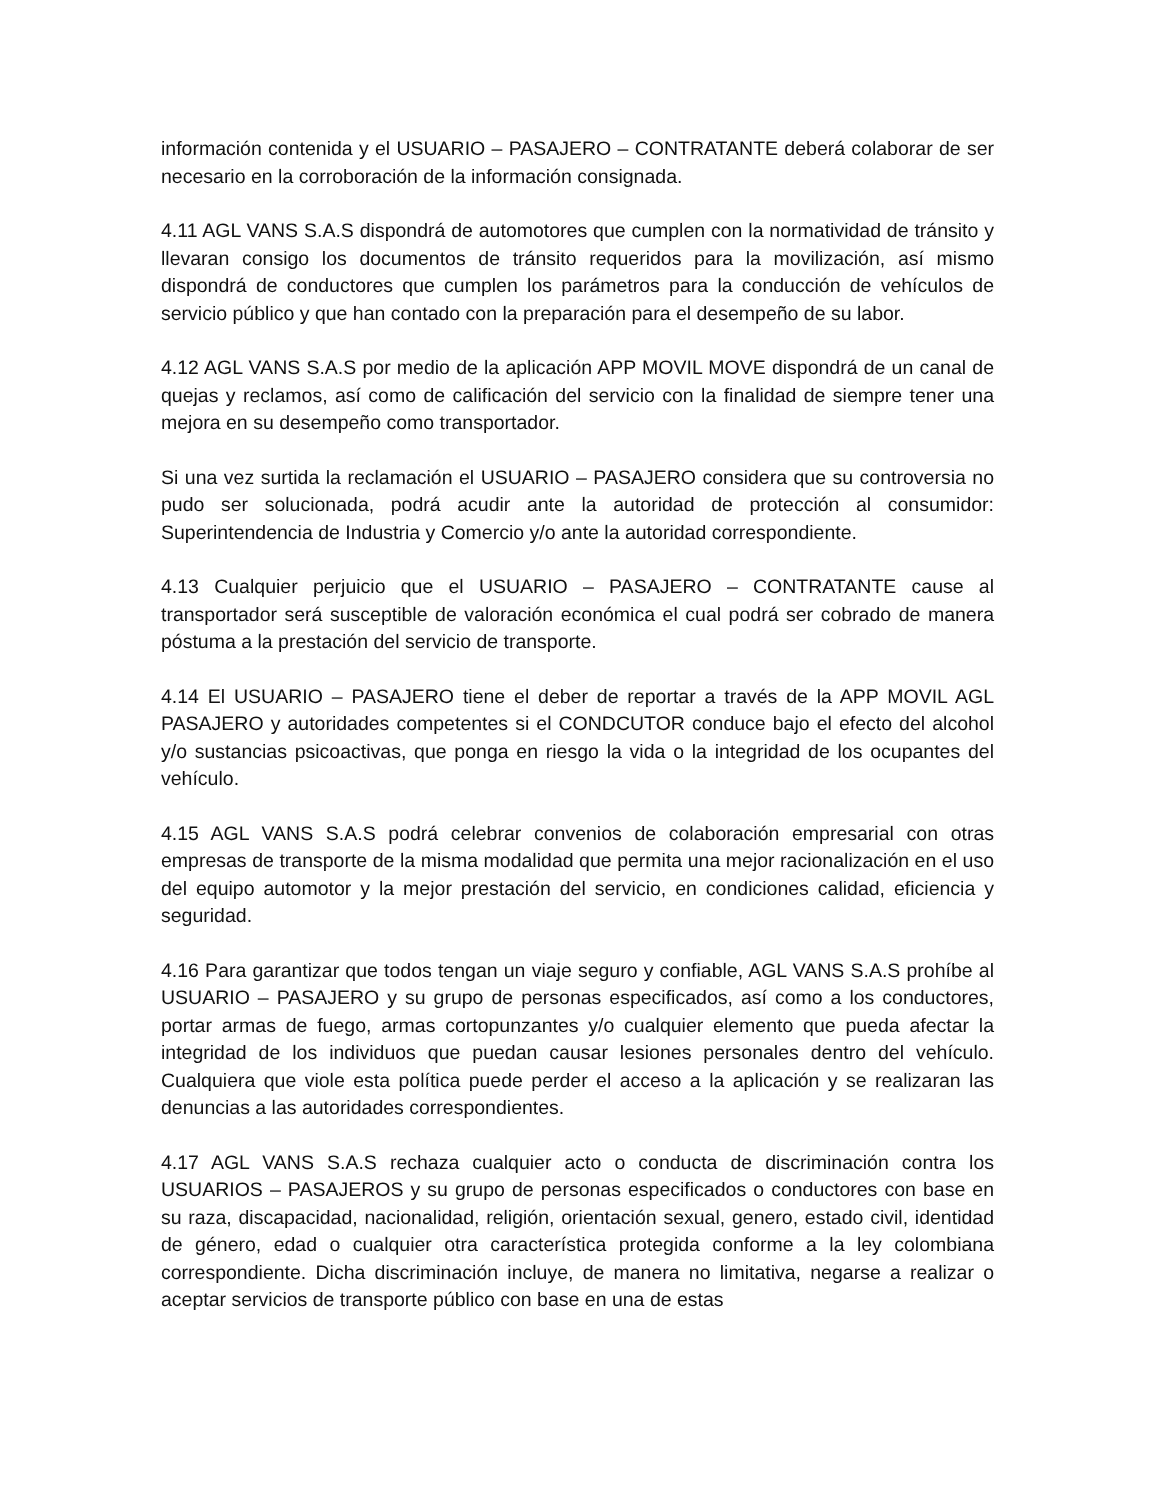información contenida y el USUARIO – PASAJERO – CONTRATANTE deberá colaborar de ser necesario en la corroboración de la información consignada.
4.11 AGL VANS S.A.S dispondrá de automotores que cumplen con la normatividad de tránsito y llevaran consigo los documentos de tránsito requeridos para la movilización, así mismo dispondrá de conductores que cumplen los parámetros para la conducción de vehículos de servicio público y que han contado con la preparación para el desempeño de su labor.
4.12 AGL VANS S.A.S por medio de la aplicación APP MOVIL MOVE dispondrá de un canal de quejas y reclamos, así como de calificación del servicio con la finalidad de siempre tener una mejora en su desempeño como transportador.
Si una vez surtida la reclamación el USUARIO – PASAJERO considera que su controversia no pudo ser solucionada, podrá acudir ante la autoridad de protección al consumidor: Superintendencia de Industria y Comercio y/o ante la autoridad correspondiente.
4.13 Cualquier perjuicio que el USUARIO – PASAJERO – CONTRATANTE cause al transportador será susceptible de valoración económica el cual podrá ser cobrado de manera póstuma a la prestación del servicio de transporte.
4.14 El USUARIO – PASAJERO tiene el deber de reportar a través de la APP MOVIL AGL PASAJERO y autoridades competentes si el CONDCUTOR conduce bajo el efecto del alcohol y/o sustancias psicoactivas, que ponga en riesgo la vida o la integridad de los ocupantes del vehículo.
4.15 AGL VANS S.A.S podrá celebrar convenios de colaboración empresarial con otras empresas de transporte de la misma modalidad que permita una mejor racionalización en el uso del equipo automotor y la mejor prestación del servicio, en condiciones calidad, eficiencia y seguridad.
4.16 Para garantizar que todos tengan un viaje seguro y confiable, AGL VANS S.A.S prohíbe al USUARIO – PASAJERO y su grupo de personas especificados, así como a los conductores, portar armas de fuego, armas cortopunzantes y/o cualquier elemento que pueda afectar la integridad de los individuos que puedan causar lesiones personales dentro del vehículo. Cualquiera que viole esta política puede perder el acceso a la aplicación y se realizaran las denuncias a las autoridades correspondientes.
4.17 AGL VANS S.A.S rechaza cualquier acto o conducta de discriminación contra los USUARIOS – PASAJEROS y su grupo de personas especificados o conductores con base en su raza, discapacidad, nacionalidad, religión, orientación sexual, genero, estado civil, identidad de género, edad o cualquier otra característica protegida conforme a la ley colombiana correspondiente. Dicha discriminación incluye, de manera no limitativa, negarse a realizar o aceptar servicios de transporte público con base en una de estas